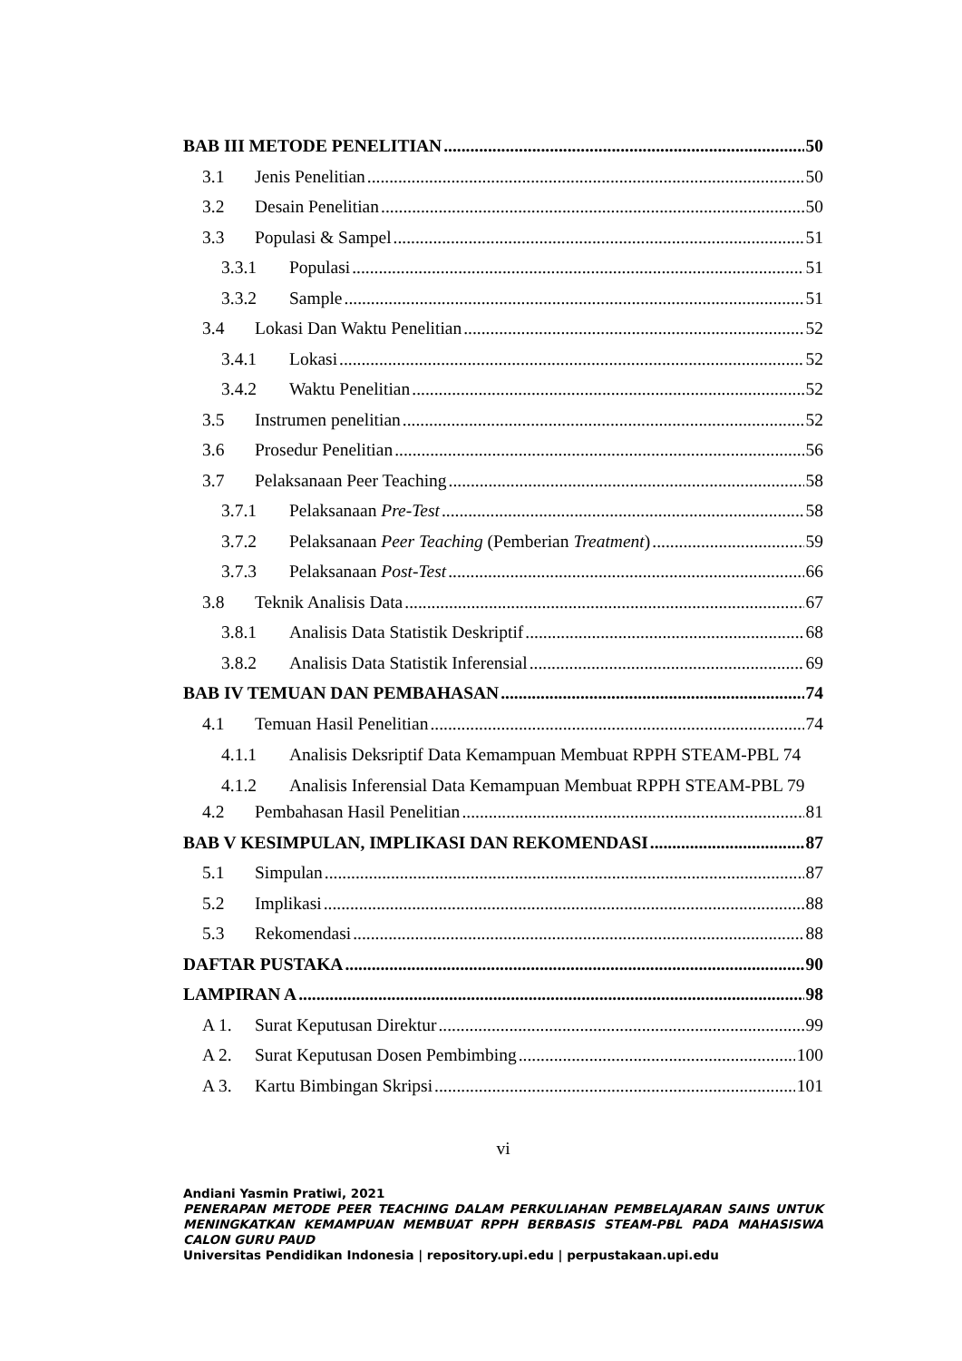BAB III METODE PENELITIAN 50
3.1 Jenis Penelitian 50
3.2 Desain Penelitian 50
3.3 Populasi & Sampel 51
3.3.1 Populasi 51
3.3.2 Sample 51
3.4 Lokasi Dan Waktu Penelitian 52
3.4.1 Lokasi 52
3.4.2 Waktu Penelitian 52
3.5 Instrumen penelitian 52
3.6 Prosedur Penelitian 56
3.7 Pelaksanaan Peer Teaching 58
3.7.1 Pelaksanaan Pre-Test 58
3.7.2 Pelaksanaan Peer Teaching (Pemberian Treatment) 59
3.7.3 Pelaksanaan Post-Test 66
3.8 Teknik Analisis Data 67
3.8.1 Analisis Data Statistik Deskriptif 68
3.8.2 Analisis Data Statistik Inferensial 69
BAB IV TEMUAN DAN PEMBAHASAN 74
4.1 Temuan Hasil Penelitian 74
4.1.1 Analisis Deksriptif Data Kemampuan Membuat RPPH STEAM-PBL 74
4.1.2 Analisis Inferensial Data Kemampuan Membuat RPPH STEAM-PBL 79
4.2 Pembahasan Hasil Penelitian 81
BAB V KESIMPULAN, IMPLIKASI DAN REKOMENDASI 87
5.1 Simpulan 87
5.2 Implikasi 88
5.3 Rekomendasi 88
DAFTAR PUSTAKA 90
LAMPIRAN A 98
A 1. Surat Keputusan Direktur 99
A 2. Surat Keputusan Dosen Pembimbing 100
A 3. Kartu Bimbingan Skripsi 101
vi
Andiani Yasmin Pratiwi, 2021
PENERAPAN METODE PEER TEACHING DALAM PERKULIAHAN PEMBELAJARAN SAINS UNTUK MENINGKATKAN KEMAMPUAN MEMBUAT RPPH BERBASIS STEAM-PBL PADA MAHASISWA CALON GURU PAUD
Universitas Pendidikan Indonesia | repository.upi.edu | perpustakaan.upi.edu